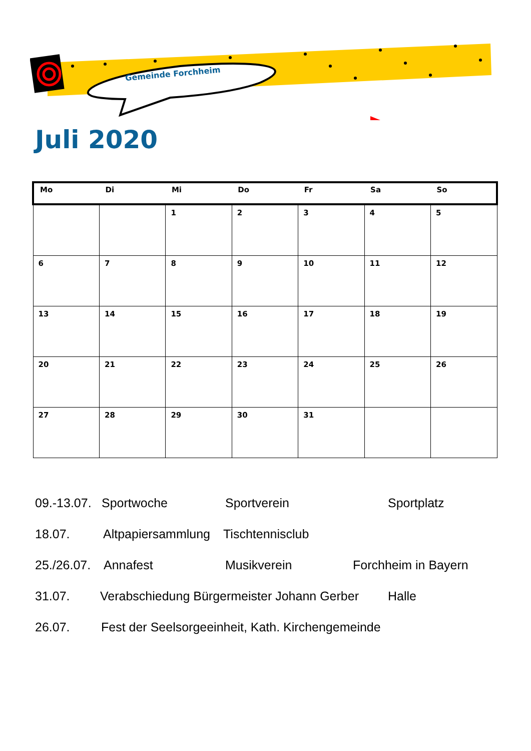Gemeinde Forchheim
Juli 2020
| Mo | Di | Mi | Do | Fr | Sa | So |
| --- | --- | --- | --- | --- | --- | --- |
| | | 1 | 2 | 3 | 4 | 5 |
| 6 | 7 | 8 | 9 | 10 | 11 | 12 |
| 13 | 14 | 15 | 16 | 17 | 18 | 19 |
| 20 | 21 | 22 | 23 | 24 | 25 | 26 |
| 27 | 28 | 29 | 30 | 31 | | |
09.-13.07. Sportwoche Sportverein Sportplatz
18.07. Altpapiersammlung Tischtennisclub
25./26.07. Annafest Musikverein Forchheim in Bayern
31.07. Verabschiedung Bürgermeister Johann Gerber Halle
26.07. Fest der Seelsorgeeinheit, Kath. Kirchengemeinde